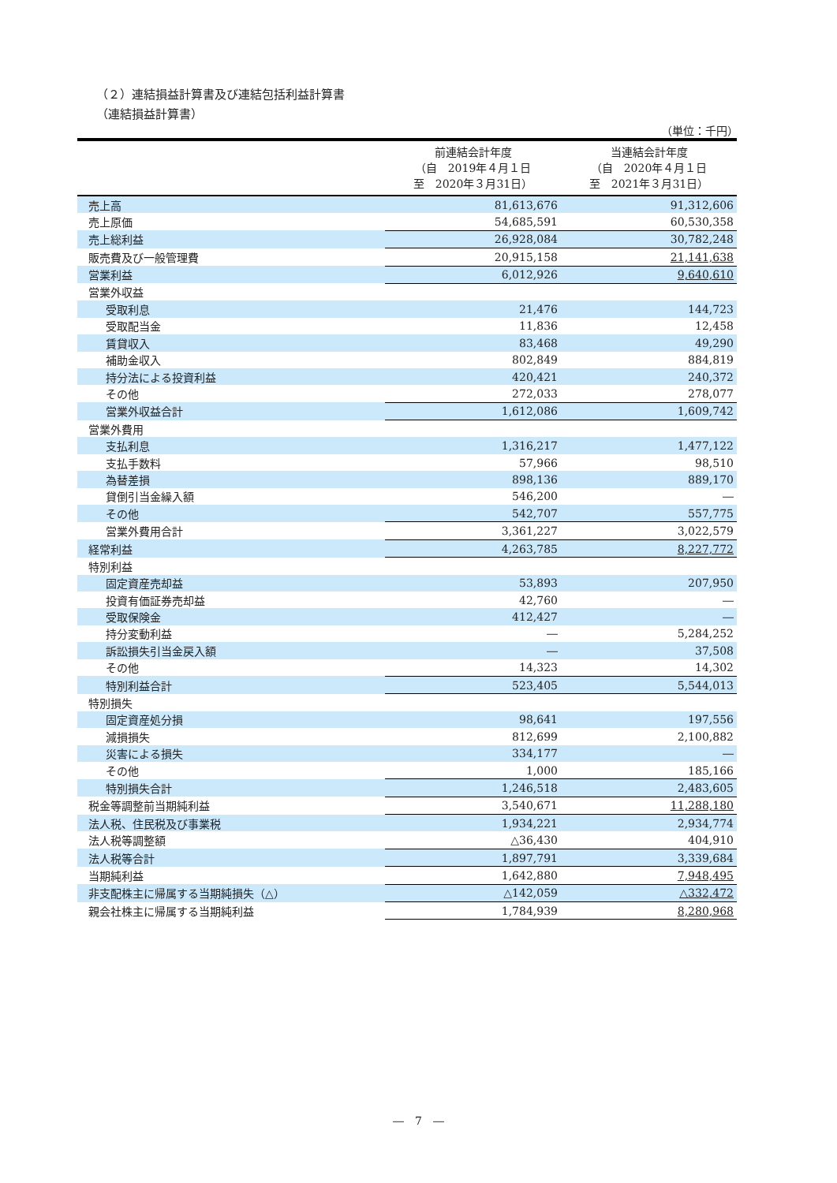（２）連結損益計算書及び連結包括利益計算書
（連結損益計算書）
（単位：千円）
| | 前連結会計年度 （自 2019年４月１日 至 2020年３月31日） | 当連結会計年度 （自 2020年４月１日 至 2021年３月31日） |
| --- | --- | --- |
| 売上高 | 81,613,676 | 91,312,606 |
| 売上原価 | 54,685,591 | 60,530,358 |
| 売上総利益 | 26,928,084 | 30,782,248 |
| 販売費及び一般管理費 | 20,915,158 | 21,141,638 |
| 営業利益 | 6,012,926 | 9,640,610 |
| 営業外収益 | | |
| 受取利息 | 21,476 | 144,723 |
| 受取配当金 | 11,836 | 12,458 |
| 賃貸収入 | 83,468 | 49,290 |
| 補助金収入 | 802,849 | 884,819 |
| 持分法による投資利益 | 420,421 | 240,372 |
| その他 | 272,033 | 278,077 |
| 営業外収益合計 | 1,612,086 | 1,609,742 |
| 営業外費用 | | |
| 支払利息 | 1,316,217 | 1,477,122 |
| 支払手数料 | 57,966 | 98,510 |
| 為替差損 | 898,136 | 889,170 |
| 貸倒引当金繰入額 | 546,200 | ― |
| その他 | 542,707 | 557,775 |
| 営業外費用合計 | 3,361,227 | 3,022,579 |
| 経常利益 | 4,263,785 | 8,227,772 |
| 特別利益 | | |
| 固定資産売却益 | 53,893 | 207,950 |
| 投資有価証券売却益 | 42,760 | ― |
| 受取保険金 | 412,427 | ― |
| 持分変動利益 | ― | 5,284,252 |
| 訴訟損失引当金戻入額 | ― | 37,508 |
| その他 | 14,323 | 14,302 |
| 特別利益合計 | 523,405 | 5,544,013 |
| 特別損失 | | |
| 固定資産処分損 | 98,641 | 197,556 |
| 減損損失 | 812,699 | 2,100,882 |
| 災害による損失 | 334,177 | ― |
| その他 | 1,000 | 185,166 |
| 特別損失合計 | 1,246,518 | 2,483,605 |
| 税金等調整前当期純利益 | 3,540,671 | 11,288,180 |
| 法人税、住民税及び事業税 | 1,934,221 | 2,934,774 |
| 法人税等調整額 | △36,430 | 404,910 |
| 法人税等合計 | 1,897,791 | 3,339,684 |
| 当期純利益 | 1,642,880 | 7,948,495 |
| 非支配株主に帰属する当期純損失（△） | △142,059 | △332,472 |
| 親会社株主に帰属する当期純利益 | 1,784,939 | 8,280,968 |
―　7　―